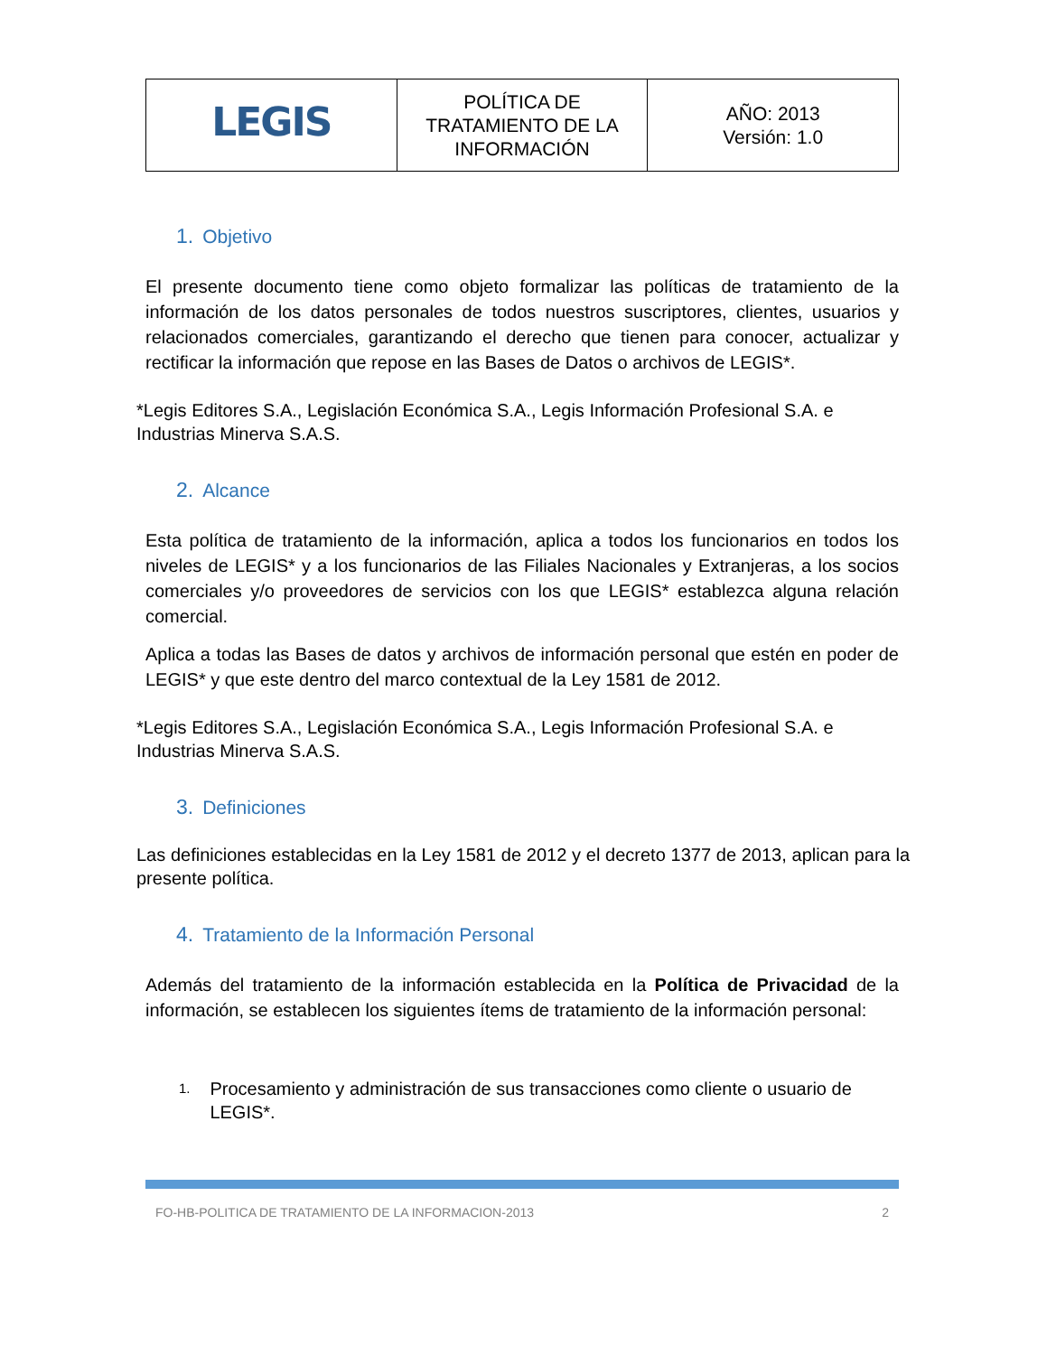| LEGIS | POLÍTICA DE TRATAMIENTO DE LA INFORMACIÓN | AÑO: 2013 Versión: 1.0 |
1. Objetivo
El presente documento tiene como objeto formalizar las políticas de tratamiento de la información de los datos personales de todos nuestros suscriptores, clientes, usuarios y relacionados comerciales, garantizando el derecho que tienen para conocer, actualizar y rectificar la información que repose en las Bases de Datos o archivos de LEGIS*.
*Legis Editores S.A., Legislación Económica S.A., Legis Información Profesional S.A. e Industrias Minerva S.A.S.
2. Alcance
Esta política de tratamiento de la información, aplica a todos los funcionarios en todos los niveles de LEGIS* y a los funcionarios de las Filiales Nacionales y Extranjeras, a los socios comerciales y/o proveedores de servicios con los que LEGIS* establezca alguna relación comercial.
Aplica a todas las Bases de datos y archivos de información personal que estén en poder de LEGIS* y que este dentro del marco contextual de la Ley 1581 de 2012.
*Legis Editores S.A., Legislación Económica S.A., Legis Información Profesional S.A. e Industrias Minerva S.A.S.
3. Definiciones
Las definiciones establecidas en la Ley 1581 de 2012 y el decreto 1377 de 2013, aplican para la presente política.
4. Tratamiento de la Información Personal
Además del tratamiento de la información establecida en la Política de Privacidad de la información, se establecen los siguientes ítems de tratamiento de la información personal:
1. Procesamiento y administración de sus transacciones como cliente o usuario de LEGIS*.
FO-HB-POLITICA DE TRATAMIENTO DE LA INFORMACION-2013 2